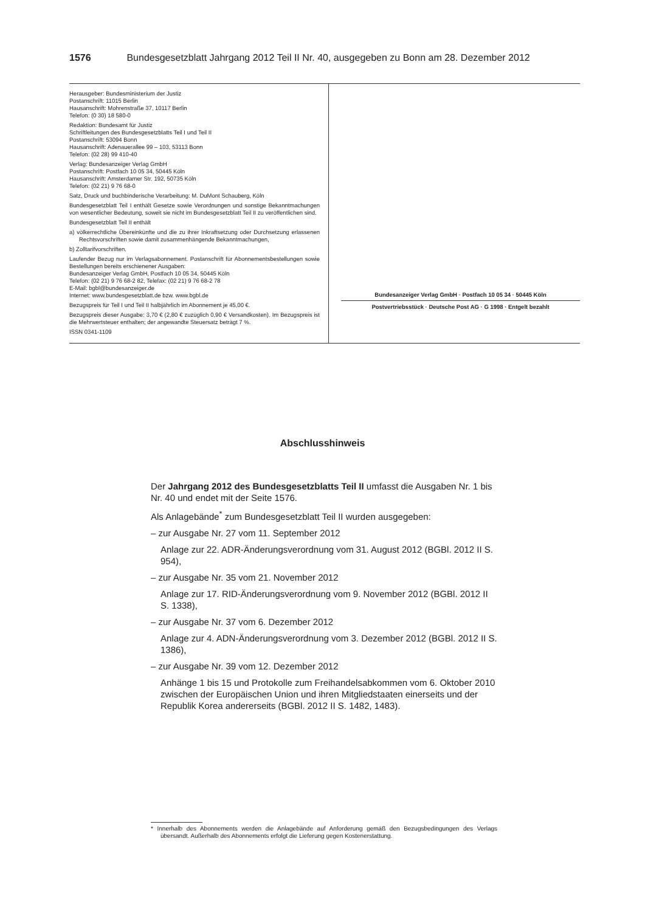1576 Bundesgesetzblatt Jahrgang 2012 Teil II Nr. 40, ausgegeben zu Bonn am 28. Dezember 2012
Herausgeber: Bundesministerium der Justiz
Postanschrift: 11015 Berlin
Hausanschrift: Mohrenstraße 37, 10117 Berlin
Telefon: (0 30) 18 580-0
Redaktion: Bundesamt für Justiz
Schriftleitungen des Bundesgesetzblatts Teil I und Teil II
Postanschrift: 53094 Bonn
Hausanschrift: Adenauerallee 99 – 103, 53113 Bonn
Telefon: (02 28) 99 410-40
Verlag: Bundesanzeiger Verlag GmbH
Postanschrift: Postfach 10 05 34, 50445 Köln
Hausanschrift: Amsterdamer Str. 192, 50735 Köln
Telefon: (02 21) 9 76 68-0
Satz, Druck und buchbinderische Verarbeitung: M. DuMont Schauberg, Köln
Bundesgesetzblatt Teil I enthält Gesetze sowie Verordnungen und sonstige Bekanntmachungen von wesentlicher Bedeutung, soweit sie nicht im Bundesgesetzblatt Teil II zu veröffentlichen sind.
Bundesgesetzblatt Teil II enthält
a) völkerrechtliche Übereinkünfte und die zu ihrer Inkraftsetzung oder Durchsetzung erlassenen Rechtsvorschriften sowie damit zusammenhängende Bekanntmachungen,
b) Zolltarifvorschriften.
Laufender Bezug nur im Verlagsabonnement. Postanschrift für Abonnementsbestellungen sowie Bestellungen bereits erschienener Ausgaben:
Bundesanzeiger Verlag GmbH, Postfach 10 05 34, 50445 Köln
Telefon: (02 21) 9 76 68-2 82, Telefax: (02 21) 9 76 68-2 78
E-Mail: bgbl@bundesanzeiger.de
Internet: www.bundesgesetzblatt.de bzw. www.bgbl.de
Bezugspreis für Teil I und Teil II halbjährlich im Abonnement je 45,00 €.
Bezugspreis dieser Ausgabe: 3,70 € (2,80 € zuzüglich 0,90 € Versandkosten). Im Bezugspreis ist die Mehrwertsteuer enthalten; der angewandte Steuersatz beträgt 7 %.
ISSN 0341-1109
Bundesanzeiger Verlag GmbH · Postfach 10 05 34 · 50445 Köln
Postvertriebsstück · Deutsche Post AG · G 1998 · Entgelt bezahlt
Abschlusshinweis
Der Jahrgang 2012 des Bundesgesetzblatts Teil II umfasst die Ausgaben Nr. 1 bis Nr. 40 und endet mit der Seite 1576.
Als Anlagebände<sup>*</sup> zum Bundesgesetzblatt Teil II wurden ausgegeben:
– zur Ausgabe Nr. 27 vom 11. September 2012
Anlage zur 22. ADR-Änderungsverordnung vom 31. August 2012 (BGBl. 2012 II S. 954),
– zur Ausgabe Nr. 35 vom 21. November 2012
Anlage zur 17. RID-Änderungsverordnung vom 9. November 2012 (BGBl. 2012 II S. 1338),
– zur Ausgabe Nr. 37 vom 6. Dezember 2012
Anlage zur 4. ADN-Änderungsverordnung vom 3. Dezember 2012 (BGBl. 2012 II S. 1386),
– zur Ausgabe Nr. 39 vom 12. Dezember 2012
Anhänge 1 bis 15 und Protokolle zum Freihandelsabkommen vom 6. Oktober 2010 zwischen der Europäischen Union und ihren Mitgliedstaaten einerseits und der Republik Korea andererseits (BGBl. 2012 II S. 1482, 1483).
* Innerhalb des Abonnements werden die Anlagebände auf Anforderung gemäß den Bezugsbedingungen des Verlags übersandt. Außerhalb des Abonnements erfolgt die Lieferung gegen Kostenerstattung.